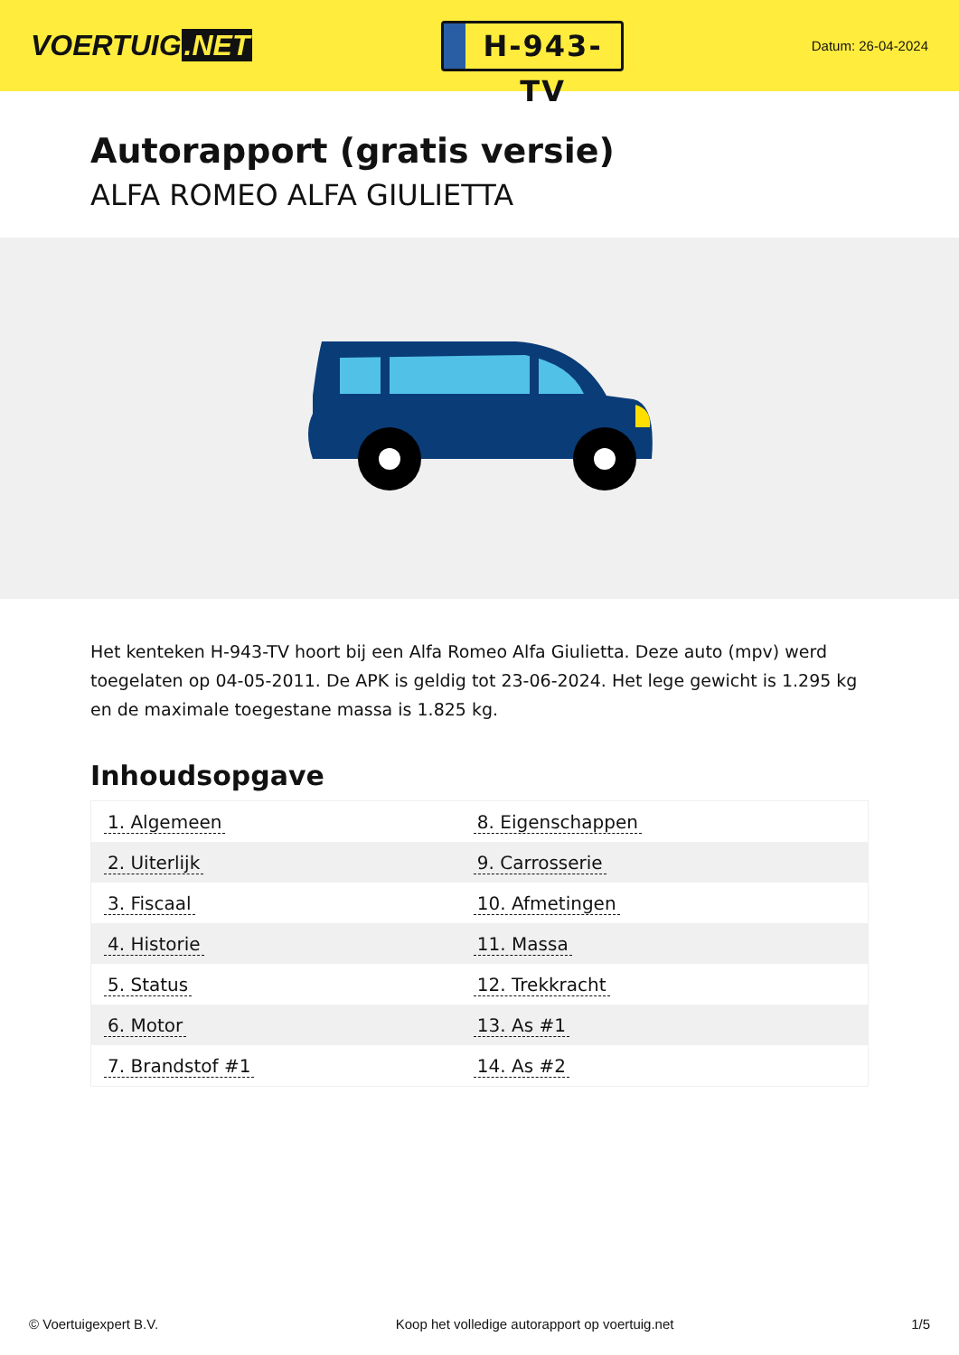VOERTUIG.NET
H-943-TV
Datum: 26-04-2024
Autorapport (gratis versie)
ALFA ROMEO ALFA GIULIETTA
Het kenteken H-943-TV hoort bij een Alfa Romeo Alfa Giulietta. Deze auto (mpv) werd toegelaten op 04-05-2011. De APK is geldig tot 23-06-2024. Het lege gewicht is 1.295 kg en de maximale toegestane massa is 1.825 kg.
Inhoudsopgave
| 1. Algemeen | 8. Eigenschappen |
| 2. Uiterlijk | 9. Carrosserie |
| 3. Fiscaal | 10. Afmetingen |
| 4. Historie | 11. Massa |
| 5. Status | 12. Trekkracht |
| 6. Motor | 13. As #1 |
| 7. Brandstof #1 | 14. As #2 |
© Voertuigexpert B.V. Koop het volledige autorapport op voertuig.net 1/5